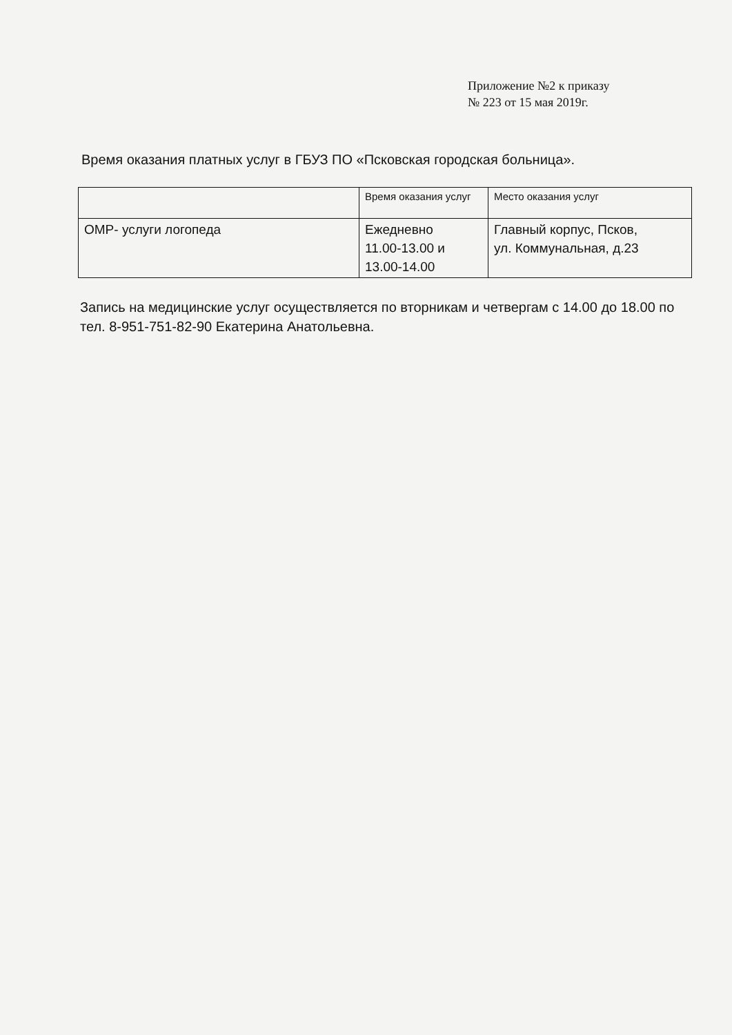Приложение №2 к приказу
№ 223 от 15 мая 2019г.
Время оказания платных услуг в ГБУЗ ПО «Псковская городская больница».
| | Время оказания услуг | Место оказания услуг |
| ОМР- услуги логопеда | Ежедневно 11.00-13.00 и 13.00-14.00 | Главный корпус, Псков, ул. Коммунальная, д.23 |
Запись на медицинские услуг осуществляется по вторникам и четвергам с 14.00 до 18.00 по тел. 8-951-751-82-90 Екатерина Анатольевна.